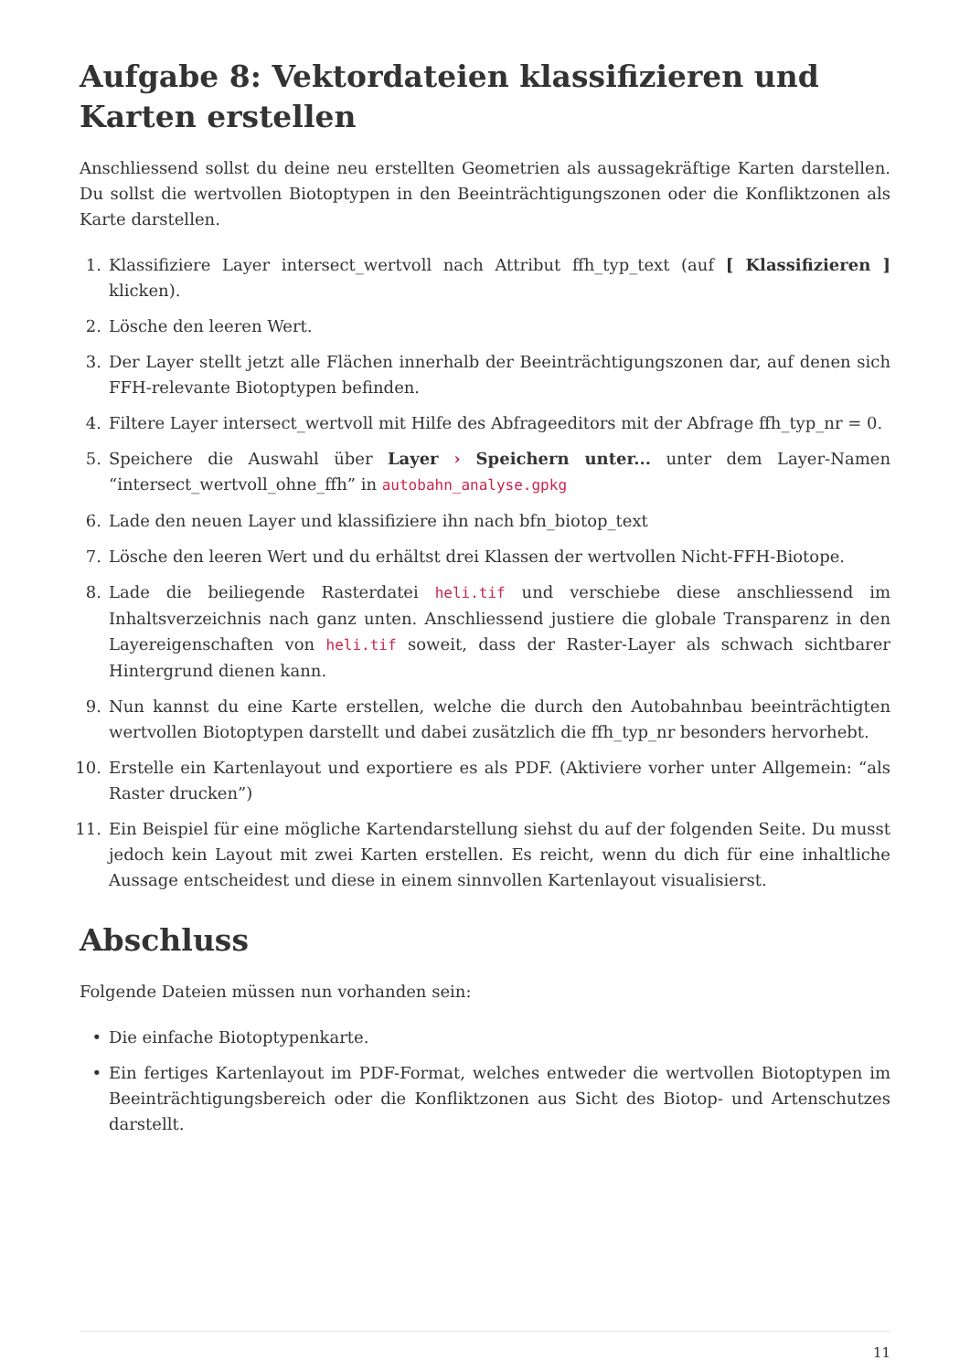Aufgabe 8: Vektordateien klassifizieren und Karten erstellen
Anschliessend sollst du deine neu erstellten Geometrien als aussagekräftige Karten darstellen. Du sollst die wertvollen Biotoptypen in den Beeinträchtigungszonen oder die Konfliktzonen als Karte darstellen.
1. Klassifiziere Layer intersect_wertvoll nach Attribut ffh_typ_text (auf [ Klassifizieren ] klicken).
2. Lösche den leeren Wert.
3. Der Layer stellt jetzt alle Flächen innerhalb der Beeinträchtigungszonen dar, auf denen sich FFH-relevante Biotoptypen befinden.
4. Filtere Layer intersect_wertvoll mit Hilfe des Abfrageeditors mit der Abfrage ffh_typ_nr = 0.
5. Speichere die Auswahl über Layer › Speichern unter... unter dem Layer-Namen “intersect_wertvoll_ohne_ffh” in autobahn_analyse.gpkg
6. Lade den neuen Layer und klassifiziere ihn nach bfn_biotop_text
7. Lösche den leeren Wert und du erhältst drei Klassen der wertvollen Nicht-FFH-Biotope.
8. Lade die beiliegende Rasterdatei heli.tif und verschiebe diese anschliessend im Inhaltsverzeichnis nach ganz unten. Anschliessend justiere die globale Transparenz in den Layereigenschaften von heli.tif soweit, dass der Raster-Layer als schwach sichtbarer Hintergrund dienen kann.
9. Nun kannst du eine Karte erstellen, welche die durch den Autobahnbau beeinträchtigten wertvollen Biotoptypen darstellt und dabei zusätzlich die ffh_typ_nr besonders hervorhebt.
10. Erstelle ein Kartenlayout und exportiere es als PDF. (Aktiviere vorher unter Allgemein: “als Raster drucken”)
11. Ein Beispiel für eine mögliche Kartendarstellung siehst du auf der folgenden Seite. Du musst jedoch kein Layout mit zwei Karten erstellen. Es reicht, wenn du dich für eine inhaltliche Aussage entscheidest und diese in einem sinnvollen Kartenlayout visualisierst.
Abschluss
Folgende Dateien müssen nun vorhanden sein:
• Die einfache Biotoptypenkarte.
• Ein fertiges Kartenlayout im PDF-Format, welches entweder die wertvollen Biotoptypen im Beeinträchtigungsbereich oder die Konfliktzonen aus Sicht des Biotop- und Artenschutzes darstellt.
11